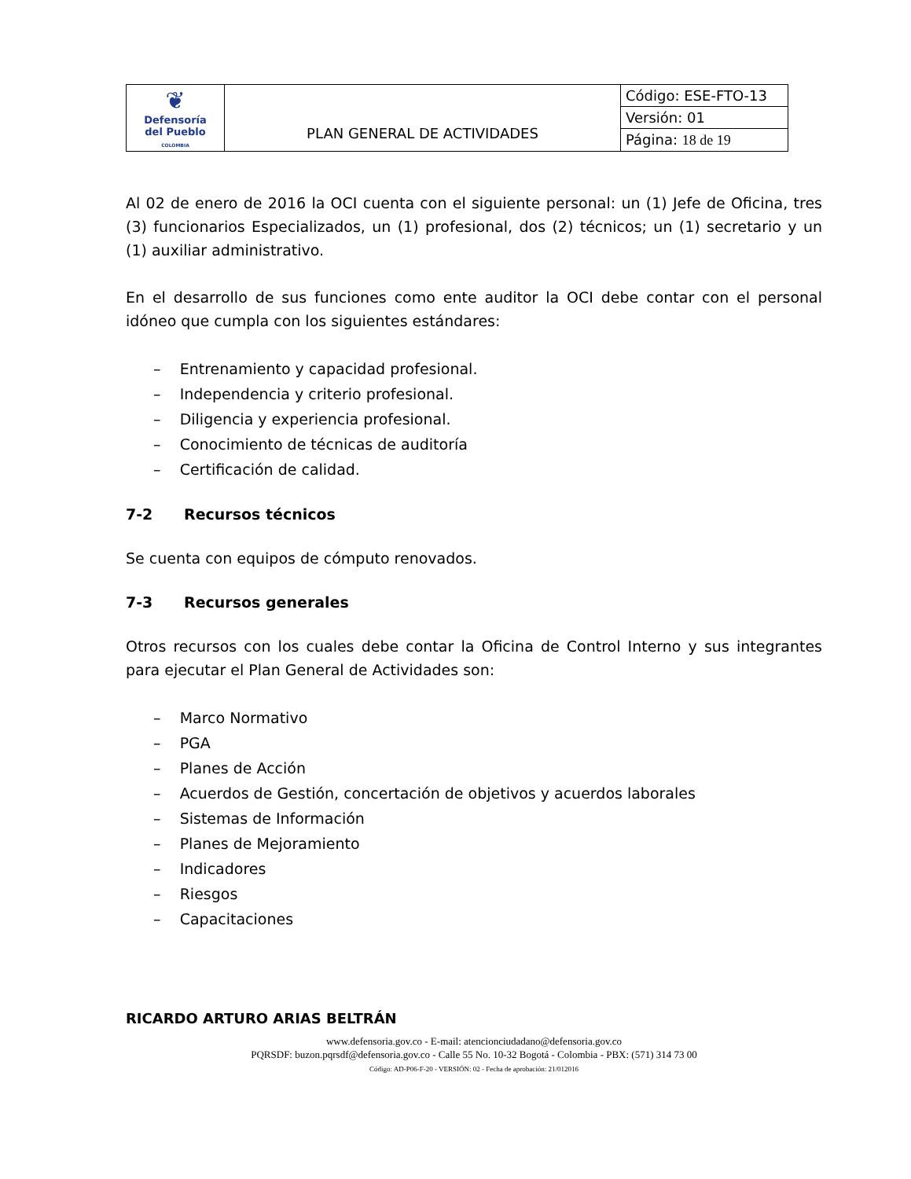| ❦ Defensoría del Pueblo COLOMBIA | PLAN GENERAL DE ACTIVIDADES | Código: ESE-FTO-13 |
| | | Versión: 01 |
| | | Página: 18 de 19 |
Al 02 de enero de 2016 la OCI cuenta con el siguiente personal: un (1) Jefe de Oficina, tres (3) funcionarios Especializados, un (1) profesional, dos (2) técnicos; un (1) secretario y un (1) auxiliar administrativo.
En el desarrollo de sus funciones como ente auditor la OCI debe contar con el personal idóneo que cumpla con los siguientes estándares:
– Entrenamiento y capacidad profesional.
– Independencia y criterio profesional.
– Diligencia y experiencia profesional.
– Conocimiento de técnicas de auditoría
– Certificación de calidad.
7-2 Recursos técnicos
Se cuenta con equipos de cómputo renovados.
7-3 Recursos generales
Otros recursos con los cuales debe contar la Oficina de Control Interno y sus integrantes para ejecutar el Plan General de Actividades son:
– Marco Normativo
– PGA
– Planes de Acción
– Acuerdos de Gestión, concertación de objetivos y acuerdos laborales
– Sistemas de Información
– Planes de Mejoramiento
– Indicadores
– Riesgos
– Capacitaciones
RICARDO ARTURO ARIAS BELTRÁN
www.defensoria.gov.co - E-mail: atencionciudadano@defensoria.gov.co
PQRSDF: buzon.pqrsdf@defensoria.gov.co - Calle 55 No. 10-32 Bogotá - Colombia - PBX: (571) 314 73 00
Código: AD-P06-F-20 - VERSIÓN: 02 - Fecha de aprobación: 21/012016